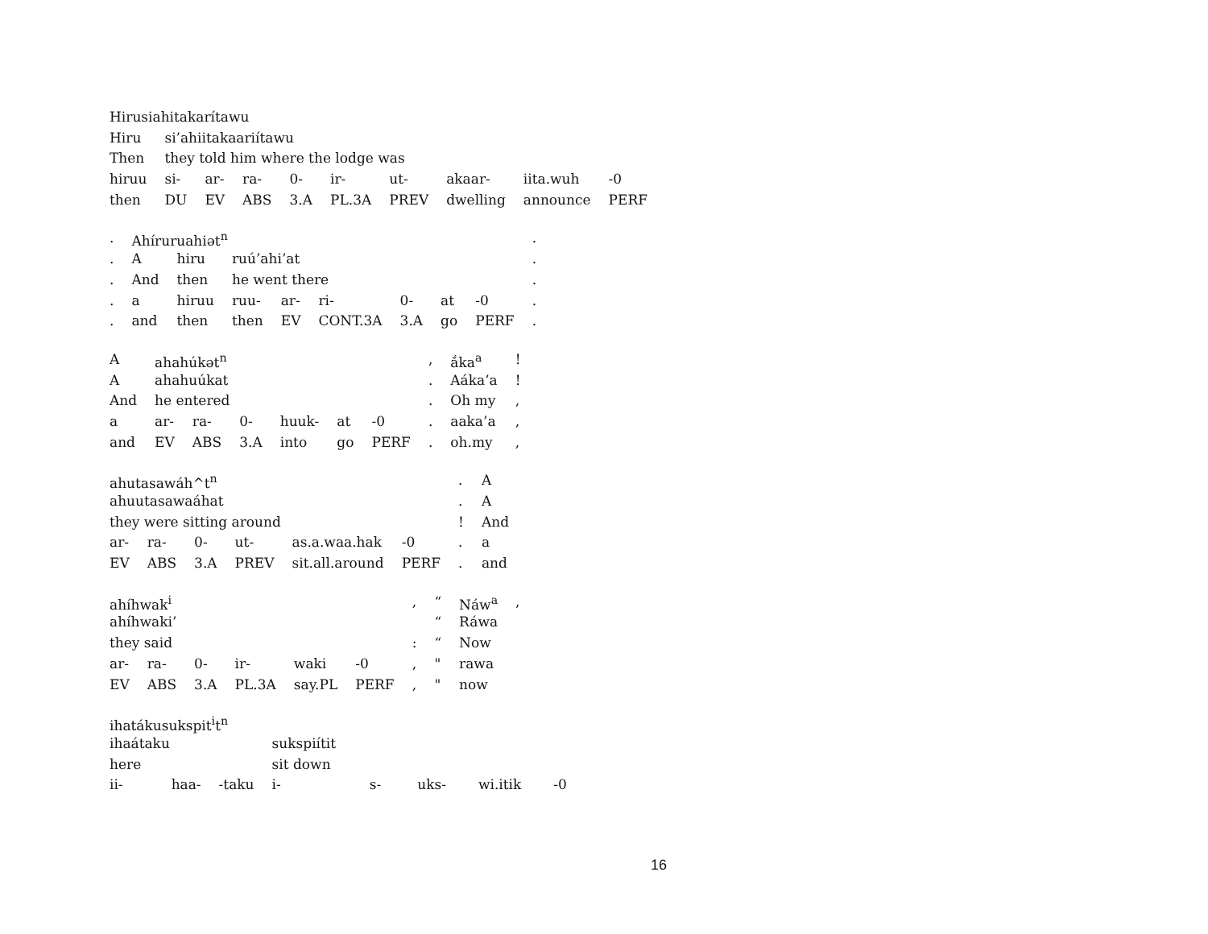| Hirusiahitakarítawu | | | | | | | | | |
| Hiru | si’ahiitakaariítawu | | | | | | | | |
| Then | they told him where the lodge was | | | | | | | | |
| hiruu | si- | ar- | ra- | 0- | ir- | ut- | akaar- | iita.wuh | -0 |
| then | DU | EV | ABS | 3.A | PL.3A | PREV | dwelling | announce | PERF |
| . | Ahíruruahiət<sup>n</sup> | | | | | | | | . |
| . | A | hiru | ruú’ahi’at | | | | | | . |
| . | And | then | he went there | | | | | | . |
| . | a | hiruu | ruu- | ar- | ri- | 0- | at | -0 | . |
| . | and | then | then | EV | CONT.3A | 3.A | go | PERF | . |
| A | ahahúkət<sup>n</sup> | | | | | | , | ắka<sup>a</sup> | ! |
| A | ahahuúkat | | | | | | . | Aáka’a | ! |
| And | he entered | | | | | | . | Oh my | , |
| a | ar- | ra- | 0- | huuk- | at | -0 | . | aaka’a | , |
| and | EV | ABS | 3.A | into | go | PERF | . | oh.my | , |
| ahutasawáh^t<sup>n</sup> | | | | | | . | A |
| ahuutasawaáhat | | | | | | . | A |
| they were sitting around | | | | | | ! | And |
| ar- | ra- | 0- | ut- | as.a.waa.hak | -0 | . | a |
| EV | ABS | 3.A | PREV | sit.all.around | PERF | . | and |
| ahíhwak<sup>i</sup> | | | | | | , | “ | Náw<sup>a</sup> | , |
| ahíhwaki’ | | | | | | | “ | Ráwa | |
| they said | | | | | | : | “ | Now | |
| ar- | ra- | 0- | ir- | waki | -0 | , | " | rawa | |
| EV | ABS | 3.A | PL.3A | say.PL | PERF | , | " | now | |
| ihatákusukspit<sup>i</sup>t<sup>n</sup> | | | | | | | |
| ihaátaku | | | sukspiítit | | | | |
| here | | | sit down | | | | |
| ii- | haa- | -taku | i- | s- | uks- | wi.itik | -0 |
16